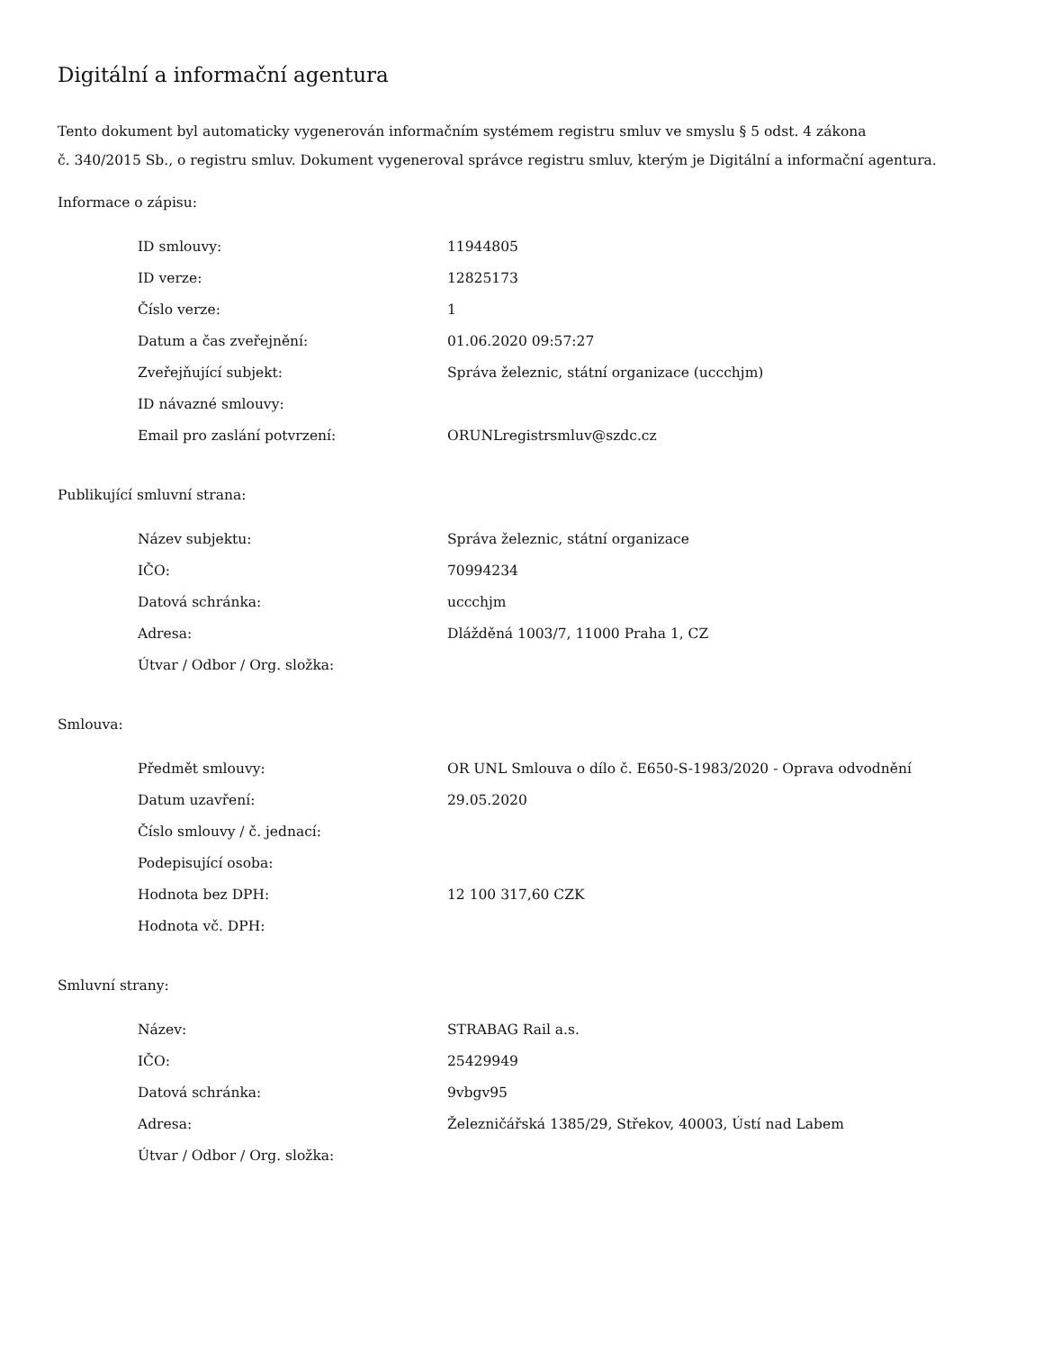Digitální a informační agentura
Tento dokument byl automaticky vygenerován informačním systémem registru smluv ve smyslu § 5 odst. 4 zákona
č. 340/2015 Sb., o registru smluv. Dokument vygeneroval správce registru smluv, kterým je Digitální a informační agentura.
Informace o zápisu:
| ID smlouvy: | 11944805 |
| ID verze: | 12825173 |
| Číslo verze: | 1 |
| Datum a čas zveřejnění: | 01.06.2020 09:57:27 |
| Zveřejňující subjekt: | Správa železnic, státní organizace (uccchjm) |
| ID návazné smlouvy: | |
| Email pro zaslání potvrzení: | ORUNLregistrsmluv@szdc.cz |
Publikující smluvní strana:
| Název subjektu: | Správa železnic, státní organizace |
| IČO: | 70994234 |
| Datová schránka: | uccchjm |
| Adresa: | Dlážděná 1003/7, 11000 Praha 1, CZ |
| Útvar / Odbor / Org. složka: | |
Smlouva:
| Předmět smlouvy: | OR UNL Smlouva o dílo č. E650-S-1983/2020 - Oprava odvodnění |
| Datum uzavření: | 29.05.2020 |
| Číslo smlouvy / č. jednací: | |
| Podepisující osoba: | |
| Hodnota bez DPH: | 12 100 317,60 CZK |
| Hodnota vč. DPH: | |
Smluvní strany:
| Název: | STRABAG Rail a.s. |
| IČO: | 25429949 |
| Datová schránka: | 9vbgv95 |
| Adresa: | Železničářská 1385/29, Střekov, 40003, Ústí nad Labem |
| Útvar / Odbor / Org. složka: | |